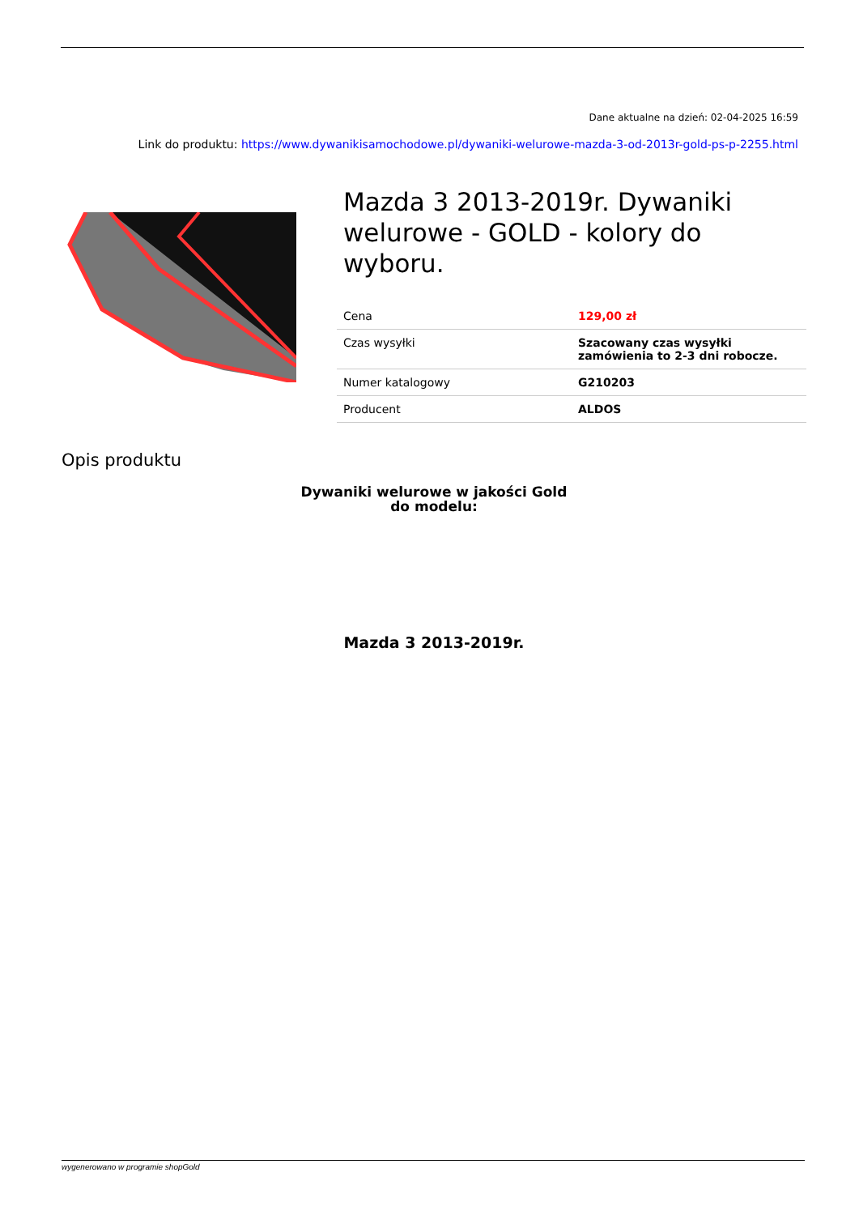Dane aktualne na dzień: 02-04-2025 16:59
Link do produktu: https://www.dywanikisamochodowe.pl/dywaniki-welurowe-mazda-3-od-2013r-gold-ps-p-2255.html
Mazda 3 2013-2019r. Dywaniki welurowe - GOLD - kolory do wyboru.
| Cena | 129,00 zł |
| Czas wysyłki | Szacowany czas wysyłki zamówienia to 2-3 dni robocze. |
| Numer katalogowy | G210203 |
| Producent | ALDOS |
Opis produktu
Dywaniki welurowe w jakości Gold
do modelu:
Mazda 3 2013-2019r.
wygenerowano w programie shopGold